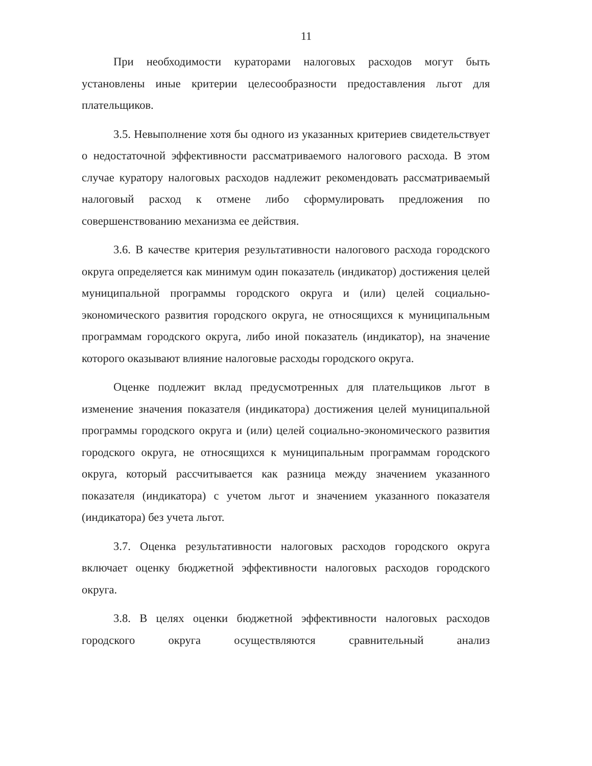11
При необходимости кураторами налоговых расходов могут быть установлены иные критерии целесообразности предоставления льгот для плательщиков.
3.5. Невыполнение хотя бы одного из указанных критериев свидетельствует о недостаточной эффективности рассматриваемого налогового расхода. В этом случае куратору налоговых расходов надлежит рекомендовать рассматриваемый налоговый расход к отмене либо сформулировать предложения по совершенствованию механизма ее действия.
3.6. В качестве критерия результативности налогового расхода городского округа определяется как минимум один показатель (индикатор) достижения целей муниципальной программы городского округа и (или) целей социально-экономического развития городского округа, не относящихся к муниципальным программам городского округа, либо иной показатель (индикатор), на значение которого оказывают влияние налоговые расходы городского округа.
Оценке подлежит вклад предусмотренных для плательщиков льгот в изменение значения показателя (индикатора) достижения целей муниципальной программы городского округа и (или) целей социально-экономического развития городского округа, не относящихся к муниципальным программам городского округа, который рассчитывается как разница между значением указанного показателя (индикатора) с учетом льгот и значением указанного показателя (индикатора) без учета льгот.
3.7. Оценка результативности налоговых расходов городского округа включает оценку бюджетной эффективности налоговых расходов городского округа.
3.8. В целях оценки бюджетной эффективности налоговых расходов городского округа осуществляются сравнительный анализ